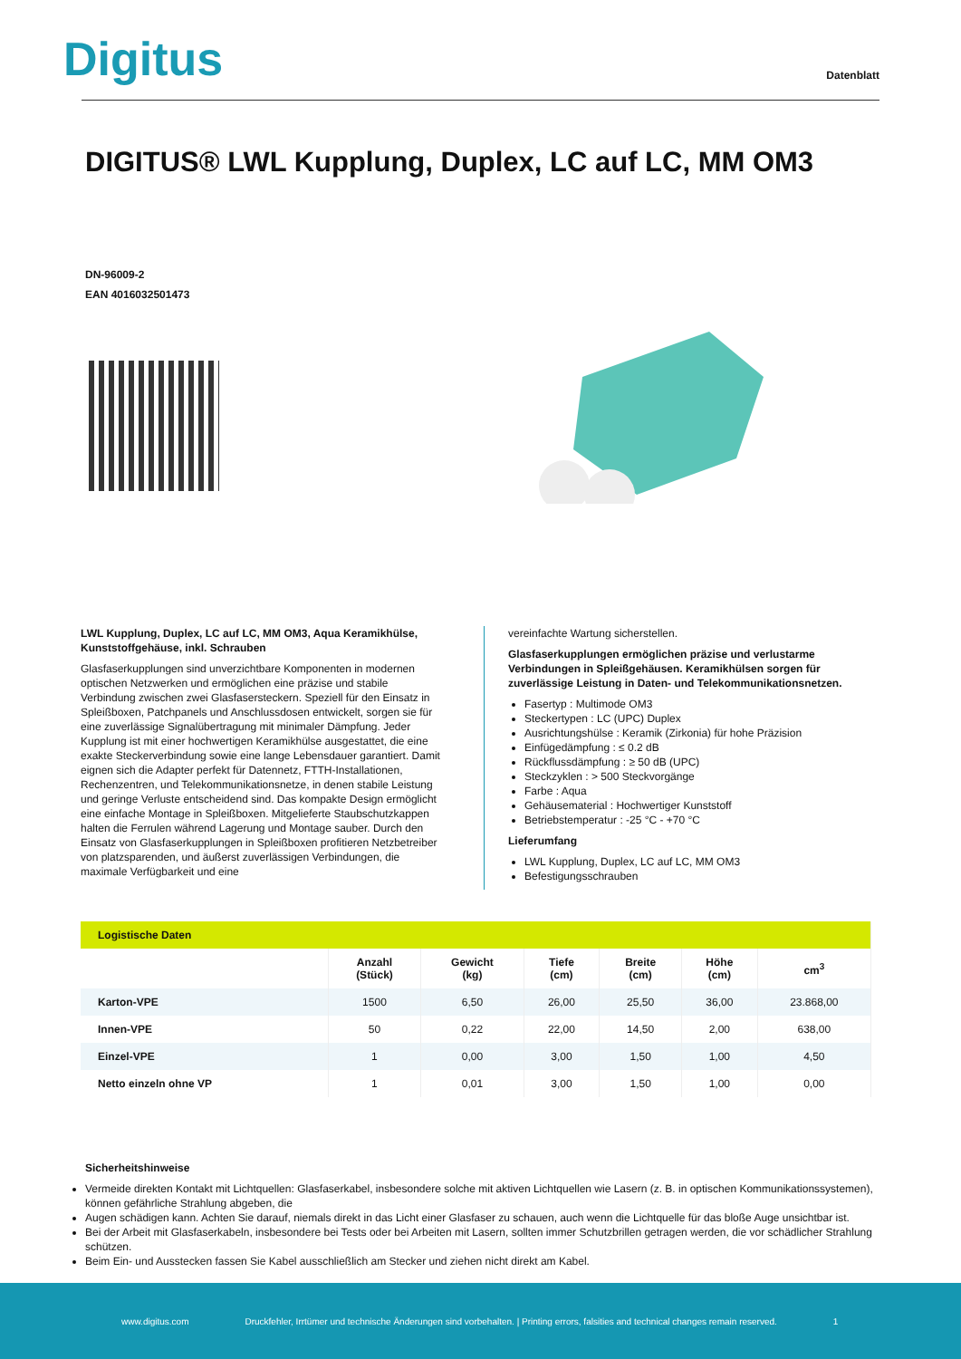Digitus
Datenblatt
DIGITUS® LWL Kupplung, Duplex, LC auf LC, MM OM3
DN-96009-2
EAN 4016032501473
LWL Kupplung, Duplex, LC auf LC, MM OM3, Aqua Keramikhülse, Kunststoffgehäuse, inkl. Schrauben
Glasfaserkupplungen sind unverzichtbare Komponenten in modernen optischen Netzwerken und ermöglichen eine präzise und stabile Verbindung zwischen zwei Glasfasersteckern. Speziell für den Einsatz in Spleißboxen, Patchpanels und Anschlussdosen entwickelt, sorgen sie für eine zuverlässige Signalübertragung mit minimaler Dämpfung. Jeder Kupplung ist mit einer hochwertigen Keramikhülse ausgestattet, die eine exakte Steckerverbindung sowie eine lange Lebensdauer garantiert. Damit eignen sich die Adapter perfekt für Datennetz, FTTH-Installationen, Rechenzentren, und Telekommunikationsnetze, in denen stabile Leistung und geringe Verluste entscheidend sind. Das kompakte Design ermöglicht eine einfache Montage in Spleißboxen. Mitgelieferte Staubschutzkappen halten die Ferrulen während Lagerung und Montage sauber. Durch den Einsatz von Glasfaserkupplungen in Spleißboxen profitieren Netzbetreiber von platzsparenden, und äußerst zuverlässigen Verbindungen, die maximale Verfügbarkeit und eine
vereinfachte Wartung sicherstellen.
Glasfaserkupplungen ermöglichen präzise und verlustarme Verbindungen in Spleißgehäusen. Keramikhülsen sorgen für zuverlässige Leistung in Daten- und Telekommunikationsnetzen.
Fasertyp : Multimode OM3
Steckertypen : LC (UPC) Duplex
Ausrichtungshülse : Keramik (Zirkonia) für hohe Präzision
Einfügedämpfung : ≤ 0.2 dB
Rückflussdämpfung : ≥ 50 dB (UPC)
Steckzyklen : > 500 Steckvorgänge
Farbe : Aqua
Gehäusematerial : Hochwertiger Kunststoff
Betriebstemperatur : -25 °C - +70 °C
Lieferumfang
LWL Kupplung, Duplex, LC auf LC, MM OM3
Befestigungsschrauben
| Logistische Daten | | | | | | |
| --- | --- | --- | --- | --- | --- | --- |
| | Anzahl (Stück) | Gewicht (kg) | Tiefe (cm) | Breite (cm) | Höhe (cm) | cm<sup>3</sup> |
| Karton-VPE | 1500 | 6,50 | 26,00 | 25,50 | 36,00 | 23.868,00 |
| Innen-VPE | 50 | 0,22 | 22,00 | 14,50 | 2,00 | 638,00 |
| Einzel-VPE | 1 | 0,00 | 3,00 | 1,50 | 1,00 | 4,50 |
| Netto einzeln ohne VP | 1 | 0,01 | 3,00 | 1,50 | 1,00 | 0,00 |
Sicherheitshinweise
Vermeide direkten Kontakt mit Lichtquellen: Glasfaserkabel, insbesondere solche mit aktiven Lichtquellen wie Lasern (z. B. in optischen Kommunikationssystemen), können gefährliche Strahlung abgeben, die
Augen schädigen kann. Achten Sie darauf, niemals direkt in das Licht einer Glasfaser zu schauen, auch wenn die Lichtquelle für das bloße Auge unsichtbar ist.
Bei der Arbeit mit Glasfaserkabeln, insbesondere bei Tests oder bei Arbeiten mit Lasern, sollten immer Schutzbrillen getragen werden, die vor schädlicher Strahlung schützen.
Beim Ein- und Ausstecken fassen Sie Kabel ausschließlich am Stecker und ziehen nicht direkt am Kabel.
www.digitus.com Druckfehler, Irrtümer und technische Änderungen sind vorbehalten. | Printing errors, falsities and technical changes remain reserved. 1